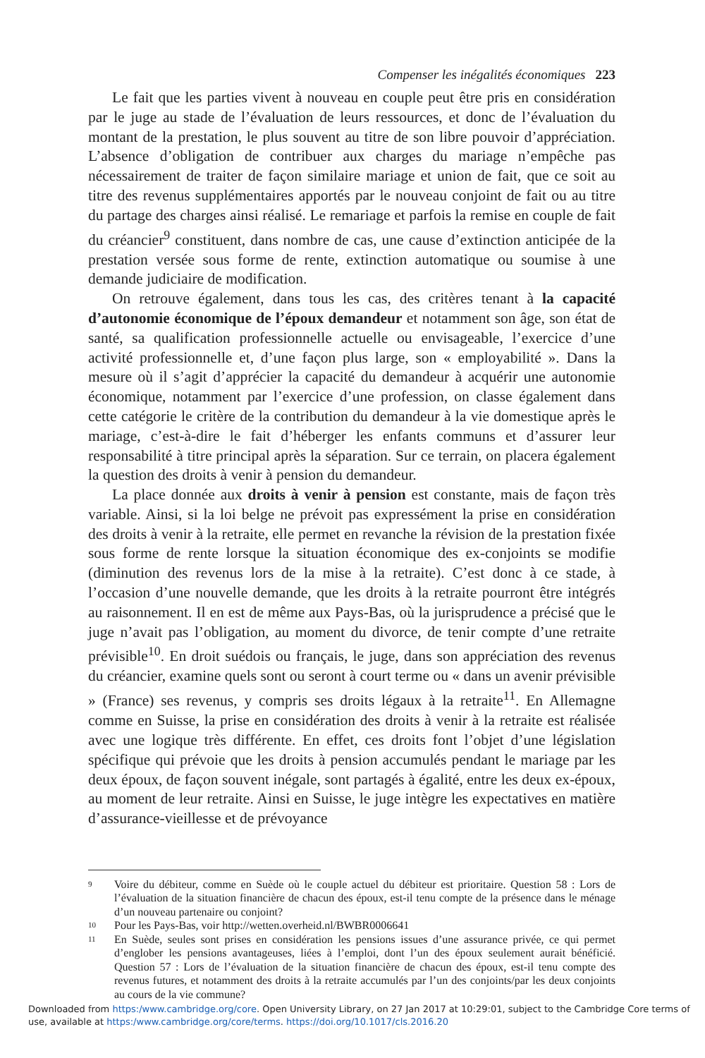Compenser les inégalités économiques 223
Le fait que les parties vivent à nouveau en couple peut être pris en considération par le juge au stade de l’évaluation de leurs ressources, et donc de l’évaluation du montant de la prestation, le plus souvent au titre de son libre pouvoir d’appréciation. L’absence d’obligation de contribuer aux charges du mariage n’empêche pas nécessairement de traiter de façon similaire mariage et union de fait, que ce soit au titre des revenus supplémentaires apportés par le nouveau conjoint de fait ou au titre du partage des charges ainsi réalisé. Le remariage et parfois la remise en couple de fait du créancier<sup>9</sup> constituent, dans nombre de cas, une cause d’extinction anticipée de la prestation versée sous forme de rente, extinction automatique ou soumise à une demande judiciaire de modification.
On retrouve également, dans tous les cas, des critères tenant à la capacité d’autonomie économique de l’époux demandeur et notamment son âge, son état de santé, sa qualification professionnelle actuelle ou envisageable, l’exercice d’une activité professionnelle et, d’une façon plus large, son « employabilité ». Dans la mesure où il s’agit d’apprécier la capacité du demandeur à acquérir une autonomie économique, notamment par l’exercice d’une profession, on classe également dans cette catégorie le critère de la contribution du demandeur à la vie domestique après le mariage, c’est-à-dire le fait d’héberger les enfants communs et d’assurer leur responsabilité à titre principal après la séparation. Sur ce terrain, on placera également la question des droits à venir à pension du demandeur.
La place donnée aux droits à venir à pension est constante, mais de façon très variable. Ainsi, si la loi belge ne prévoit pas expressément la prise en considération des droits à venir à la retraite, elle permet en revanche la révision de la prestation fixée sous forme de rente lorsque la situation économique des ex-conjoints se modifie (diminution des revenus lors de la mise à la retraite). C’est donc à ce stade, à l’occasion d’une nouvelle demande, que les droits à la retraite pourront être intégrés au raisonnement. Il en est de même aux Pays-Bas, où la jurisprudence a précisé que le juge n’avait pas l’obligation, au moment du divorce, de tenir compte d’une retraite prévisible<sup>10</sup>. En droit suédois ou français, le juge, dans son appréciation des revenus du créancier, examine quels sont ou seront à court terme ou « dans un avenir prévisible » (France) ses revenus, y compris ses droits légaux à la retraite<sup>11</sup>. En Allemagne comme en Suisse, la prise en considération des droits à venir à la retraite est réalisée avec une logique très différente. En effet, ces droits font l’objet d’une législation spécifique qui prévoie que les droits à pension accumulés pendant le mariage par les deux époux, de façon souvent inégale, sont partagés à égalité, entre les deux ex-époux, au moment de leur retraite. Ainsi en Suisse, le juge intègre les expectatives en matière d’assurance-vieillesse et de prévoyance
<sup>9</sup>
Voire du débiteur, comme en Suède où le couple actuel du débiteur est prioritaire. Question 58 : Lors de l’évaluation de la situation financière de chacun des époux, est-il tenu compte de la présence dans le ménage d’un nouveau partenaire ou conjoint?
<sup>10</sup>
Pour les Pays-Bas, voir http://wetten.overheid.nl/BWBR0006641
<sup>11</sup>
En Suède, seules sont prises en considération les pensions issues d’une assurance privée, ce qui permet d’englober les pensions avantageuses, liées à l’emploi, dont l’un des époux seulement aurait bénéficié. Question 57 : Lors de l’évaluation de la situation financière de chacun des époux, est-il tenu compte des revenus futures, et notamment des droits à la retraite accumulés par l’un des conjoints/par les deux conjoints au cours de la vie commune?
Downloaded from https:/www.cambridge.org/core. Open University Library, on 27 Jan 2017 at 10:29:01, subject to the Cambridge Core terms of use, available at https:/www.cambridge.org/core/terms. https://doi.org/10.1017/cls.2016.20